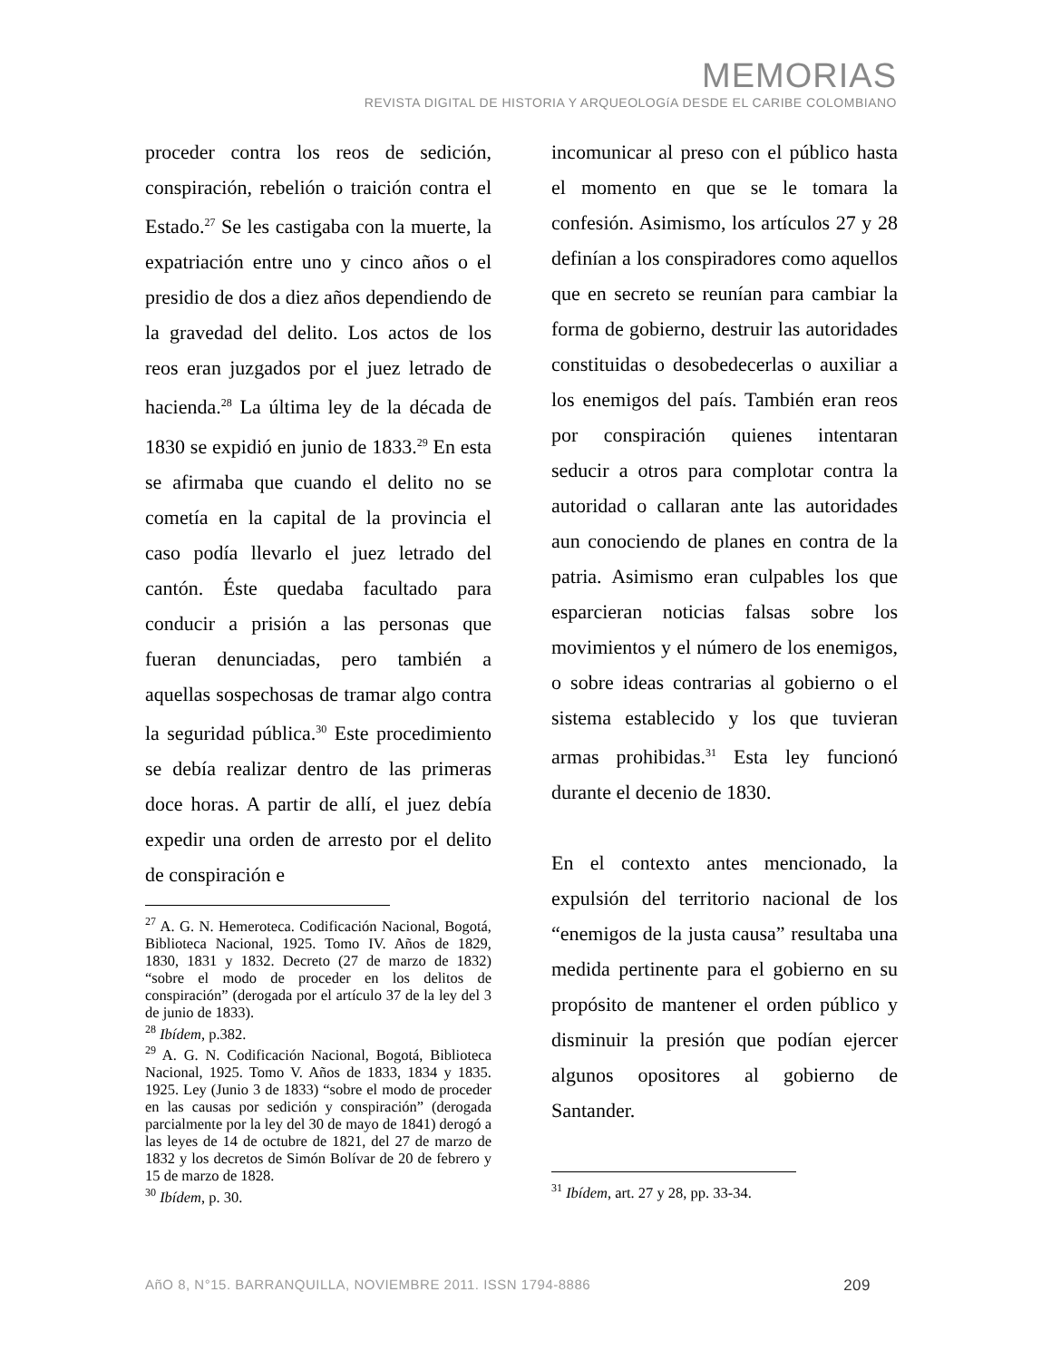MEMORIAS
REVISTA DIGITAL DE HISTORIA Y ARQUEOLOGíA DESDE EL CARIBE COLOMBIANO
proceder contra los reos de sedición, conspiración, rebelión o traición contra el Estado.<sup>27</sup> Se les castigaba con la muerte, la expatriación entre uno y cinco años o el presidio de dos a diez años dependiendo de la gravedad del delito. Los actos de los reos eran juzgados por el juez letrado de hacienda.<sup>28</sup> La última ley de la década de 1830 se expidió en junio de 1833.<sup>29</sup> En esta se afirmaba que cuando el delito no se cometía en la capital de la provincia el caso podía llevarlo el juez letrado del cantón. Éste quedaba facultado para conducir a prisión a las personas que fueran denunciadas, pero también a aquellas sospechosas de tramar algo contra la seguridad pública.<sup>30</sup> Este procedimiento se debía realizar dentro de las primeras doce horas. A partir de allí, el juez debía expedir una orden de arresto por el delito de conspiración e
<sup>27</sup> A. G. N. Hemeroteca. Codificación Nacional, Bogotá, Biblioteca Nacional, 1925. Tomo IV. Años de 1829, 1830, 1831 y 1832. Decreto (27 de marzo de 1832) “sobre el modo de proceder en los delitos de conspiración” (derogada por el artículo 37 de la ley del 3 de junio de 1833).
<sup>28</sup> Ibídem, p.382.
<sup>29</sup> A. G. N. Codificación Nacional, Bogotá, Biblioteca Nacional, 1925. Tomo V. Años de 1833, 1834 y 1835. 1925. Ley (Junio 3 de 1833) “sobre el modo de proceder en las causas por sedición y conspiración” (derogada parcialmente por la ley del 30 de mayo de 1841) derogó a las leyes de 14 de octubre de 1821, del 27 de marzo de 1832 y los decretos de Simón Bolívar de 20 de febrero y 15 de marzo de 1828.
<sup>30</sup> Ibídem, p. 30.
incomunicar al preso con el público hasta el momento en que se le tomara la confesión. Asimismo, los artículos 27 y 28 definían a los conspiradores como aquellos que en secreto se reunían para cambiar la forma de gobierno, destruir las autoridades constituidas o desobedecerlas o auxiliar a los enemigos del país. También eran reos por conspiración quienes intentaran seducir a otros para complotar contra la autoridad o callaran ante las autoridades aun conociendo de planes en contra de la patria. Asimismo eran culpables los que esparcieran noticias falsas sobre los movimientos y el número de los enemigos, o sobre ideas contrarias al gobierno o el sistema establecido y los que tuvieran armas prohibidas.<sup>31</sup> Esta ley funcionó durante el decenio de 1830.
En el contexto antes mencionado, la expulsión del territorio nacional de los “enemigos de la justa causa” resultaba una medida pertinente para el gobierno en su propósito de mantener el orden público y disminuir la presión que podían ejercer algunos opositores al gobierno de Santander.
<sup>31</sup> Ibídem, art. 27 y 28, pp. 33-34.
AñO 8, N°15. BARRANQUILLA, NOVIEMBRE 2011. ISSN 1794-8886 209